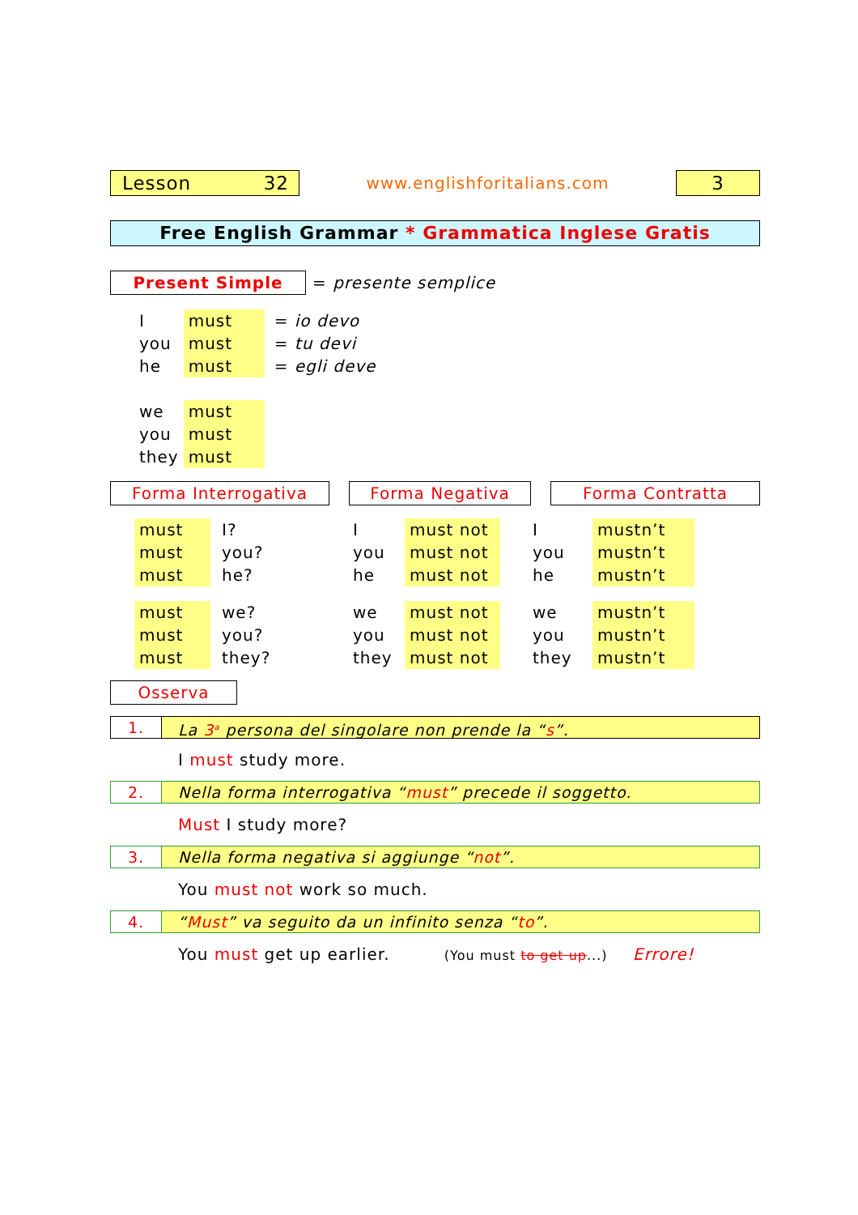Lesson 32
www.englishforitalians.com
3
Free English Grammar * Grammatica Inglese Gratis
Present Simple
= presente semplice
| I | must | = io devo |
| you | must | = tu devi |
| he | must | = egli deve |
| we | must | |
| you | must | |
| they | must | |
Forma Interrogativa Forma Negativa Forma Contratta
| must | I? | I | must not | I | mustn’t |
| must | you? | you | must not | you | mustn’t |
| must | he? | he | must not | he | mustn’t |
| must | we? | we | must not | we | mustn’t |
| must | you? | you | must not | you | mustn’t |
| must | they? | they | must not | they | mustn’t |
Osserva
1. La 3<sup>a</sup> persona del singolare non prende la “s”.
I must study more.
2. Nella forma interrogativa “must” precede il soggetto.
Must I study more?
3. Nella forma negativa si aggiunge “not”.
You must not work so much.
4. “Must” va seguito da un infinito senza “to”.
You must get up earlier. (You must to get up...) Errore!